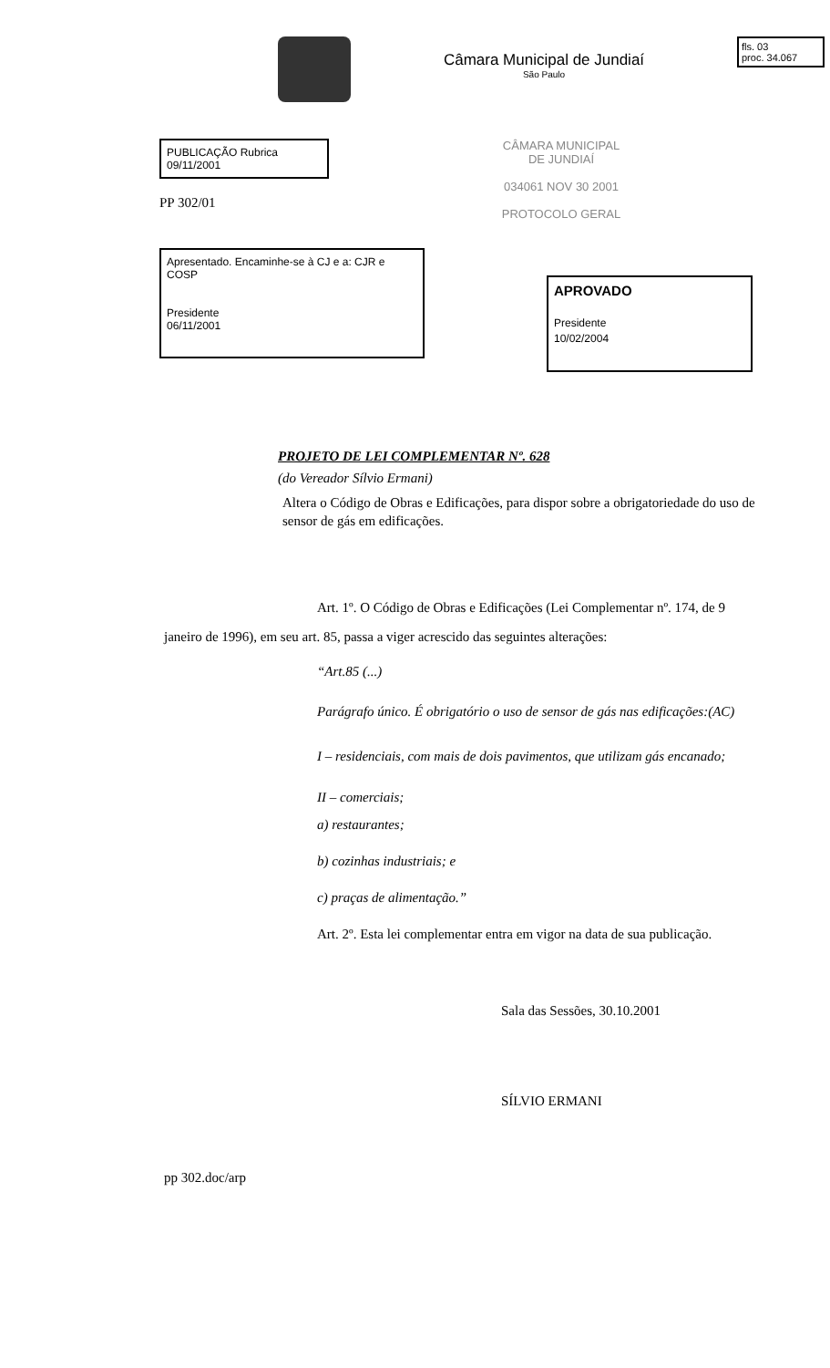Câmara Municipal de Jundiaí
São Paulo
fls. 03
proc. 34.067
PUBLICAÇÃO Rubrica
09/11/2001
PP 302/01
CÂMARA MUNICIPAL
DE JUNDIAÍ
034061 NOV 30 2001
PROTOCOLO GERAL
Apresentado. Encaminhe-se à CJ e a: CJR e COSP
Presidente
06/11/2001
APROVADO
Presidente
10/02/2004
PROJETO DE LEI COMPLEMENTAR Nº. 628
(do Vereador Sílvio Ermani)
Altera o Código de Obras e Edificações, para dispor sobre a obrigatoriedade do uso de sensor de gás em edificações.
Art. 1º. O Código de Obras e Edificações (Lei Complementar nº. 174, de 9 janeiro de 1996), em seu art. 85, passa a viger acrescido das seguintes alterações:
“Art.85 (...)
Parágrafo único. É obrigatório o uso de sensor de gás nas edificações:(AC)
I – residenciais, com mais de dois pavimentos, que utilizam gás encanado;
II – comerciais;
a) restaurantes;
b) cozinhas industriais; e
c) praças de alimentação.”
Art. 2º. Esta lei complementar entra em vigor na data de sua publicação.
Sala das Sessões, 30.10.2001
SÍLVIO ERMANI
pp 302.doc/arp